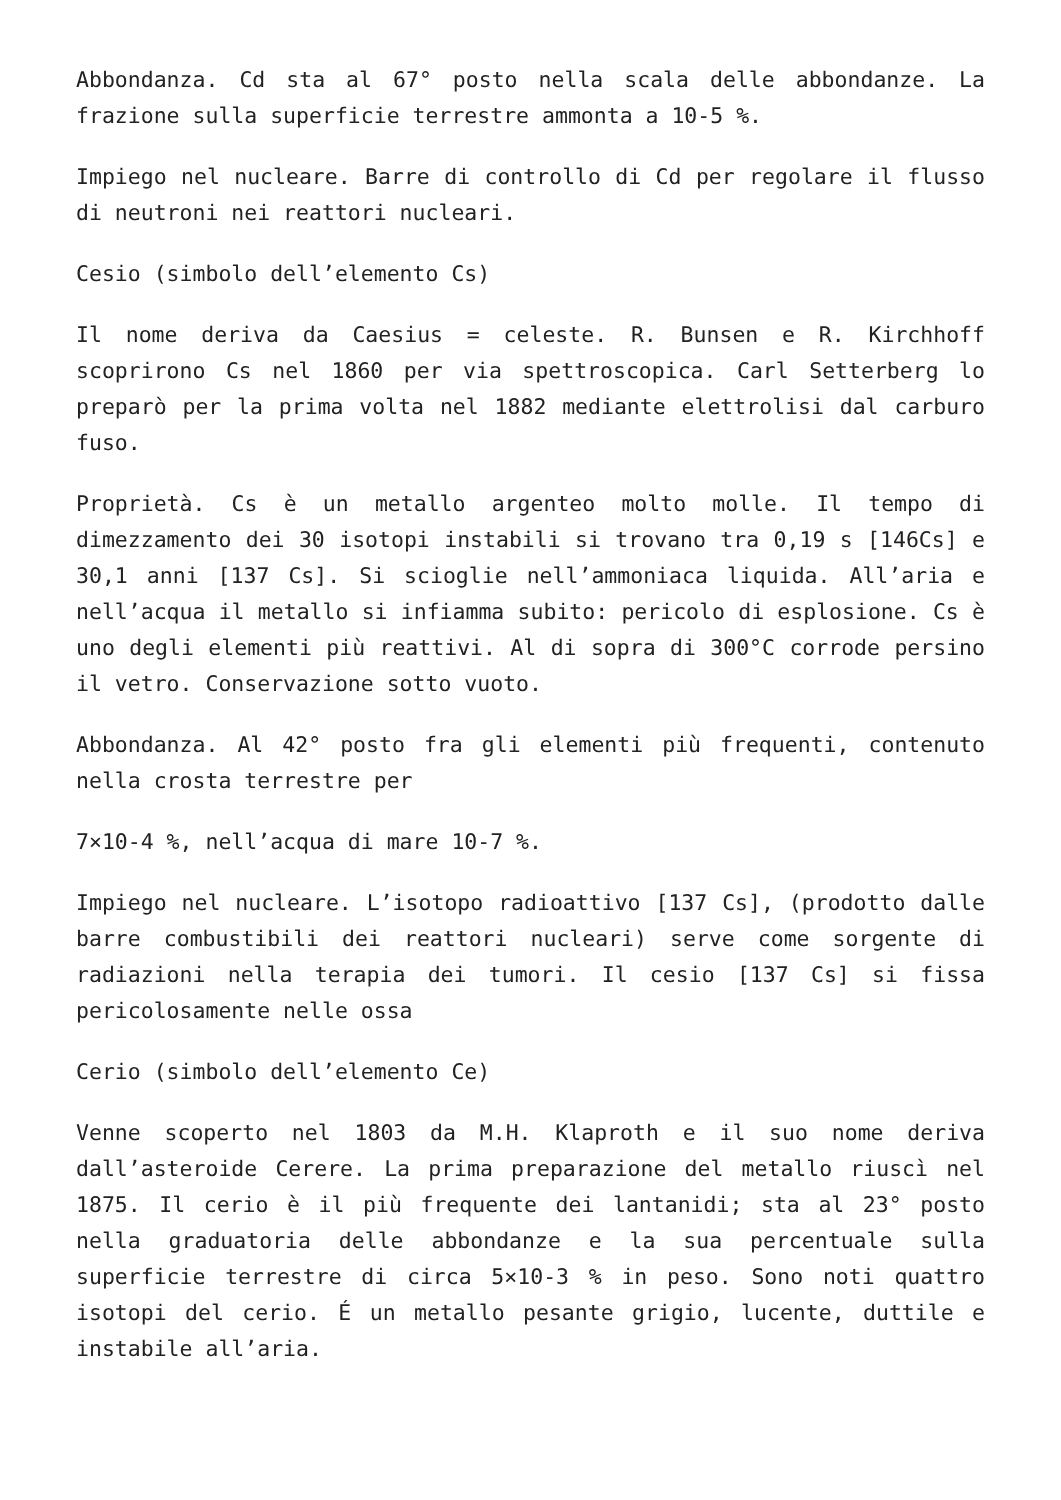Abbondanza. Cd sta al 67° posto nella scala delle abbondanze. La frazione sulla superficie terrestre ammonta a 10-5 %.
Impiego nel nucleare. Barre di controllo di Cd per regolare il flusso di neutroni nei reattori nucleari.
Cesio (simbolo dell’elemento Cs)
Il nome deriva da Caesius = celeste. R. Bunsen e R. Kirchhoff scoprirono Cs nel 1860 per via spettroscopica. Carl Setterberg lo preparò per la prima volta nel 1882 mediante elettrolisi dal carburo fuso.
Proprietà. Cs è un metallo argenteo molto molle. Il tempo di dimezzamento dei 30 isotopi instabili si trovano tra 0,19 s [146Cs] e 30,1 anni [137 Cs]. Si scioglie nell’ammoniaca liquida. All’aria e nell’acqua il metallo si infiamma subito: pericolo di esplosione. Cs è uno degli elementi più reattivi. Al di sopra di 300°C corrode persino il vetro. Conservazione sotto vuoto.
Abbondanza. Al 42° posto fra gli elementi più frequenti, contenuto nella crosta terrestre per
7×10-4 %, nell’acqua di mare 10-7 %.
Impiego nel nucleare. L’isotopo radioattivo [137 Cs], (prodotto dalle barre combustibili dei reattori nucleari) serve come sorgente di radiazioni nella terapia dei tumori. Il cesio [137 Cs] si fissa pericolosamente nelle ossa
Cerio (simbolo dell’elemento Ce)
Venne scoperto nel 1803 da M.H. Klaproth e il suo nome deriva dall’asteroide Cerere. La prima preparazione del metallo riuscì nel 1875. Il cerio è il più frequente dei lantanidi; sta al 23° posto nella graduatoria delle abbondanze e la sua percentuale sulla superficie terrestre di circa 5×10-3 % in peso. Sono noti quattro isotopi del cerio. É un metallo pesante grigio, lucente, duttile e instabile all’aria.